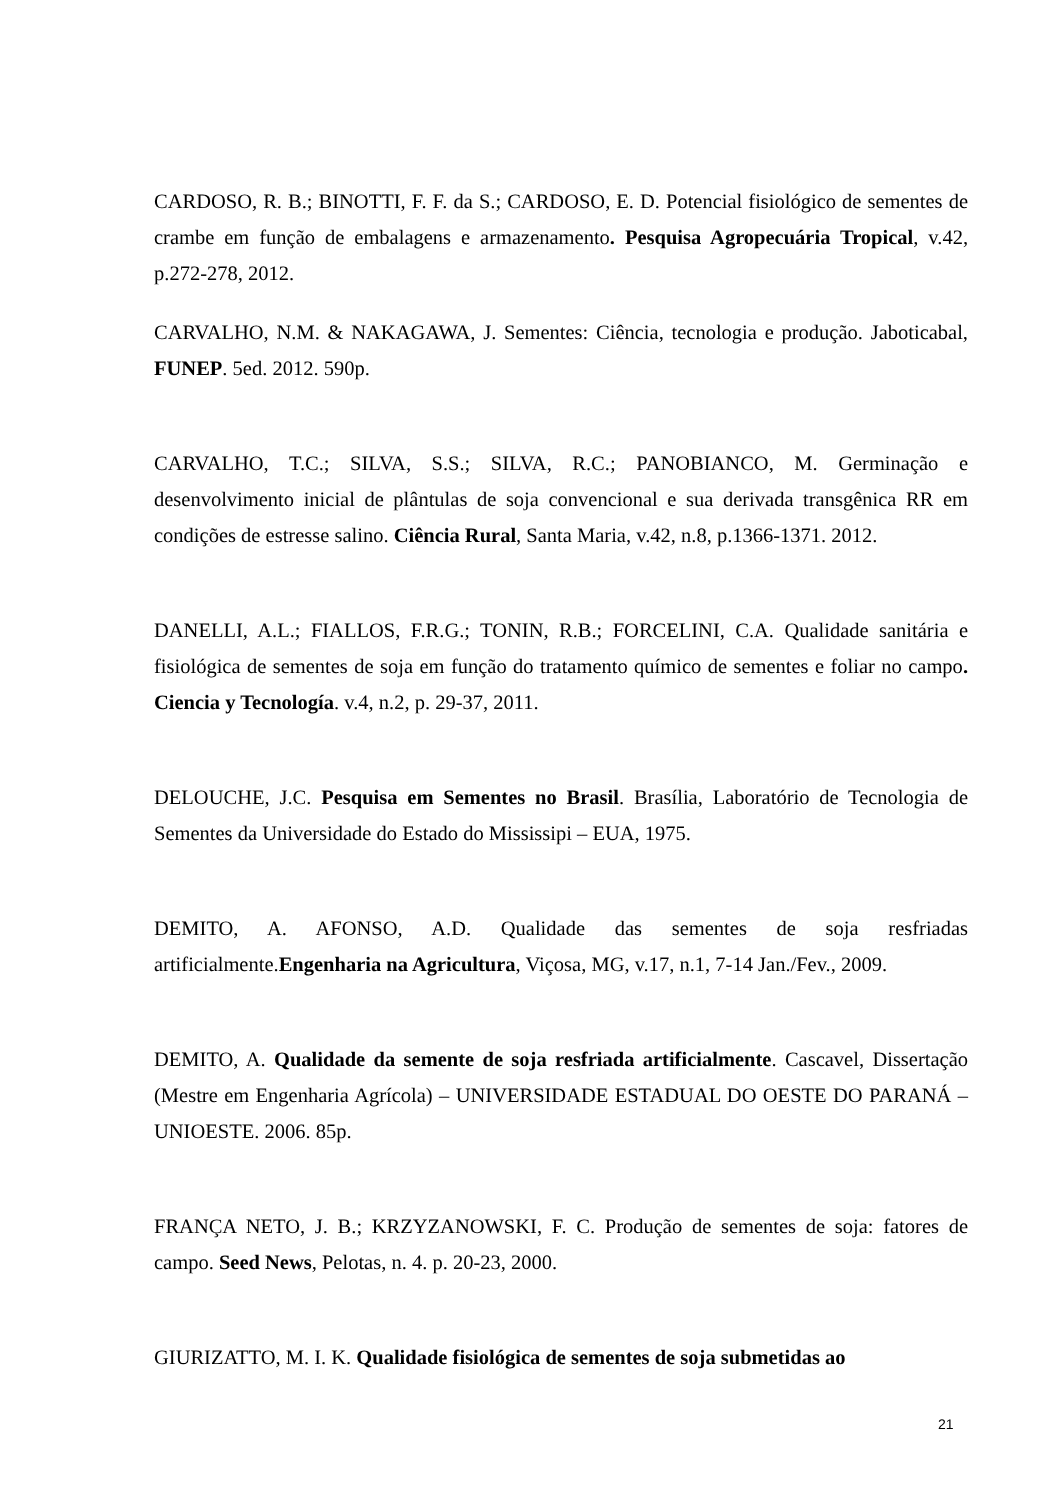CARDOSO, R. B.; BINOTTI, F. F. da S.; CARDOSO, E. D. Potencial fisiológico de sementes de crambe em função de embalagens e armazenamento. Pesquisa Agropecuária Tropical, v.42, p.272-278, 2012.
CARVALHO, N.M. & NAKAGAWA, J. Sementes: Ciência, tecnologia e produção. Jaboticabal, FUNEP. 5ed. 2012. 590p.
CARVALHO, T.C.; SILVA, S.S.; SILVA, R.C.; PANOBIANCO, M. Germinação e desenvolvimento inicial de plântulas de soja convencional e sua derivada transgênica RR em condições de estresse salino. Ciência Rural, Santa Maria, v.42, n.8, p.1366-1371. 2012.
DANELLI, A.L.; FIALLOS, F.R.G.; TONIN, R.B.; FORCELINI, C.A. Qualidade sanitária e fisiológica de sementes de soja em função do tratamento químico de sementes e foliar no campo. Ciencia y Tecnología. v.4, n.2, p. 29-37, 2011.
DELOUCHE, J.C. Pesquisa em Sementes no Brasil. Brasília, Laboratório de Tecnologia de Sementes da Universidade do Estado do Mississipi – EUA, 1975.
DEMITO, A. AFONSO, A.D. Qualidade das sementes de soja resfriadas artificialmente.Engenharia na Agricultura, Viçosa, MG, v.17, n.1, 7-14 Jan./Fev., 2009.
DEMITO, A. Qualidade da semente de soja resfriada artificialmente. Cascavel, Dissertação (Mestre em Engenharia Agrícola) – UNIVERSIDADE ESTADUAL DO OESTE DO PARANÁ – UNIOESTE. 2006. 85p.
FRANÇA NETO, J. B.; KRZYZANOWSKI, F. C. Produção de sementes de soja: fatores de campo. Seed News, Pelotas, n. 4. p. 20-23, 2000.
GIURIZATTO, M. I. K. Qualidade fisiológica de sementes de soja submetidas ao
21